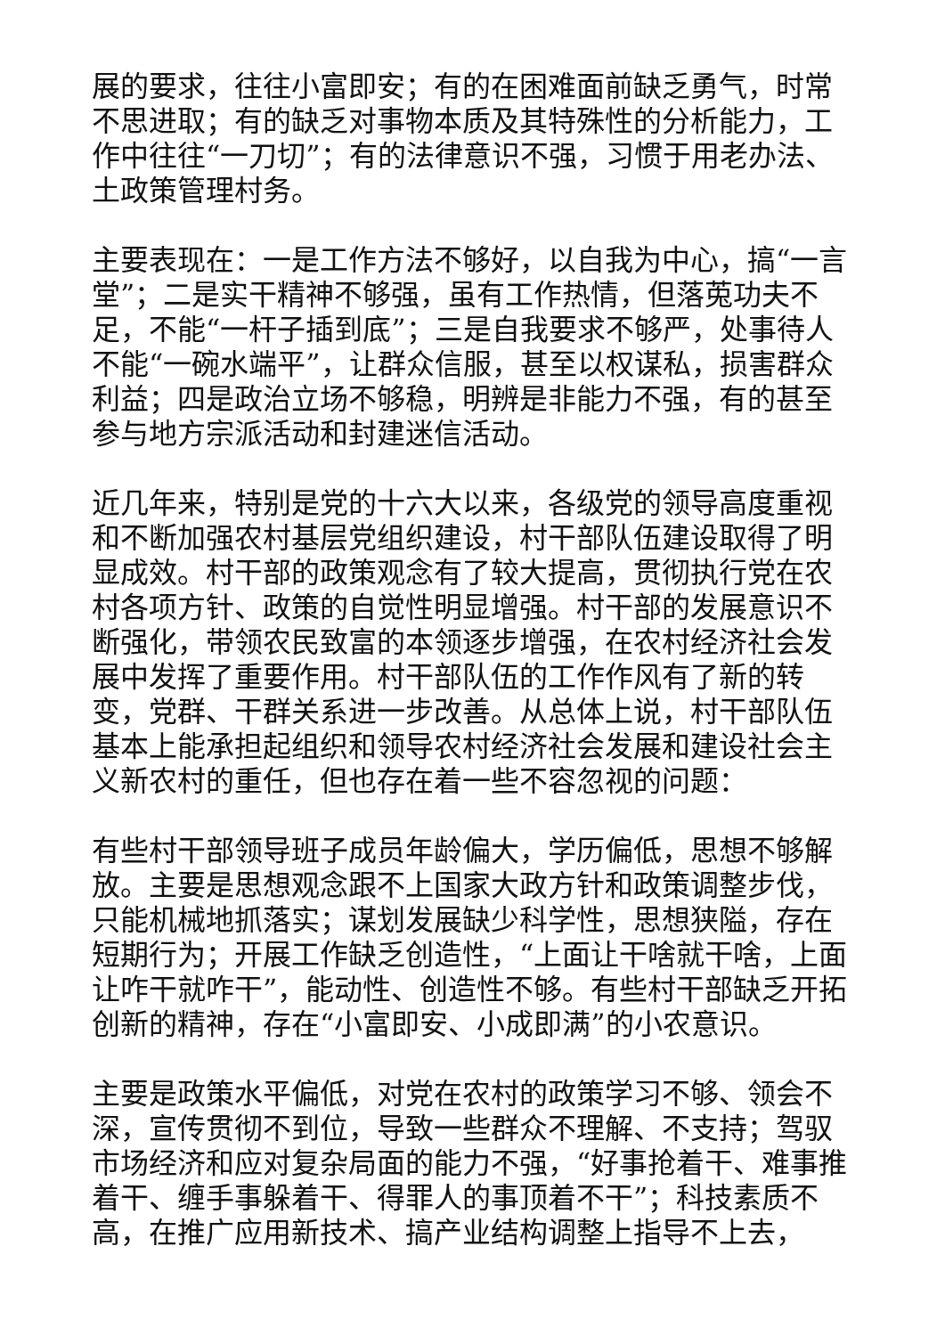展的要求，往往小富即安；有的在困难面前缺乏勇气，时常不思进取；有的缺乏对事物本质及其特殊性的分析能力，工作中往往“一刀切”；有的法律意识不强，习惯于用老办法、土政策管理村务。
主要表现在：一是工作方法不够好，以自我为中心，搞“一言堂”；二是实干精神不够强，虽有工作热情，但落莵功夫不足，不能“一杆子插到底”；三是自我要求不够严，处事待人不能“一碗水端平”，让群众信服，甚至以权谋私，损害群众利益；四是政治立场不够稳，明辨是非能力不强，有的甚至参与地方宗派活动和封建迷信活动。
近几年来，特别是党的十六大以来，各级党的领导高度重视和不断加强农村基层党组织建设，村干部队伍建设取得了明显成效。村干部的政策观念有了较大提高，贯彻执行党在农村各项方针、政策的自觉性明显增强。村干部的发展意识不断强化，带领农民致富的本领逐步增强，在农村经济社会发展中发挥了重要作用。村干部队伍的工作作风有了新的转变，党群、干群关系进一步改善。从总体上说，村干部队伍基本上能承担起组织和领导农村经济社会发展和建设社会主义新农村的重任，但也存在着一些不容忽视的问题：
有些村干部领导班子成员年龄偏大，学历偏低，思想不够解放。主要是思想观念跟不上国家大政方针和政策调整步伐，只能机械地抓落实；谋划发展缺少科学性，思想狭隘，存在短期行为；开展工作缺乏创造性，“上面让干啥就干啥，上面让咋干就咋干”，能动性、创造性不够。有些村干部缺乏开拓创新的精神，存在“小富即安、小成即满”的小农意识。
主要是政策水平偏低，对党在农村的政策学习不够、领会不深，宣传贯彻不到位，导致一些群众不理解、不支持；驾驭市场经济和应对复杂局面的能力不强，“好事抢着干、难事推着干、缠手事躲着干、得罪人的事顶着不干”；科技素质不高，在推广应用新技术、搞产业结构调整上指导不上去，